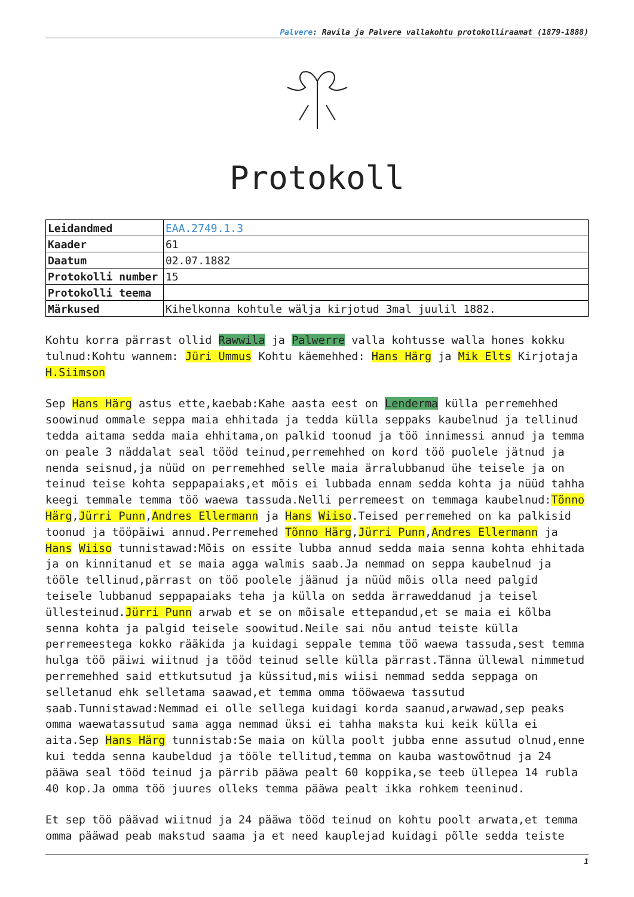Palvere: Ravila ja Palvere vallakohtu protokolliraamat (1879-1888)
Protokoll
| Leidandmed | EAA.2749.1.3 |
| Kaader | 61 |
| Daatum | 02.07.1882 |
| Protokolli number | 15 |
| Protokolli teema | |
| Märkused | Kihelkonna kohtule wälja kirjotud 3mal juulil 1882. |
Kohtu korra pärrast ollid Rawwila ja Palwerre valla kohtusse walla hones kokku tulnud:Kohtu wannem: Jüri Ummus Kohtu käemehhed: Hans Härg ja Mik Elts Kirjotaja H.Siimson
Sep Hans Härg astus ette,kaebab:Kahe aasta eest on Lenderma külla perremehhed soowinud ommale seppa maia ehhitada ja tedda külla seppaks kaubelnud ja tellinud tedda aitama sedda maia ehhitama,on palkid toonud ja töö innimessi annud ja temma on peale 3 näddalat seal tööd teinud,perremehhed on kord töö puolele jätnud ja nenda seisnud,ja nüüd on perremehhed selle maia ärralubbanud ühe teisele ja on teinud teise kohta seppapaiaks,et mõis ei lubbada ennam sedda kohta ja nüüd tahha keegi temmale temma töö waewa tassuda.Nelli perremeest on temmaga kaubelnud:Tõnno Härg,Jürri Punn,Andres Ellermann ja Hans Wiiso.Teised perremehed on ka palkisid toonud ja tööpäiwi annud.Perremehed Tõnno Härg,Jürri Punn,Andres Ellermann ja Hans Wiiso tunnistawad:Mõis on essite lubba annud sedda maia senna kohta ehhitada ja on kinnitanud et se maia agga walmis saab.Ja nemmad on seppa kaubelnud ja tööle tellinud,pärrast on töö poolele jäänud ja nüüd mõis olla need palgid teisele lubbanud seppapaiaks teha ja külla on sedda ärraweddanud ja teisel üllesteinud.Jürri Punn arwab et se on mõisale ettepandud,et se maia ei kõlba senna kohta ja palgid teisele soowitud.Neile sai nõu antud teiste külla perremeestega kokko rääkida ja kuidagi seppale temma töö waewa tassuda,sest temma hulga töö päiwi wiitnud ja tööd teinud selle külla pärrast.Tänna üllewal nimmetud perremehhed said ettkutsutud ja küssitud,mis wiisi nemmad sedda seppaga on selletanud ehk selletama saawad,et temma omma tööwaewa tassutud saab.Tunnistawad:Nemmad ei olle sellega kuidagi korda saanud,arwawad,sep peaks omma waewatassutud sama agga nemmad üksi ei tahha maksta kui keik külla ei aita.Sep Hans Härg tunnistab:Se maia on külla poolt jubba enne assutud olnud,enne kui tedda senna kaubeldud ja tööle tellitud,temma on kauba wastowõtnud ja 24 pääwa seal tööd teinud ja pärrib pääwa pealt 60 koppika,se teeb üllepea 14 rubla 40 kop.Ja omma töö juures olleks temma pääwa pealt ikka rohkem teeninud.
Et sep töö päävad wiitnud ja 24 pääwa tööd teinud on kohtu poolt arwata,et temma omma pääwad peab makstud saama ja et need kauplejad kuidagi põlle sedda teiste
1